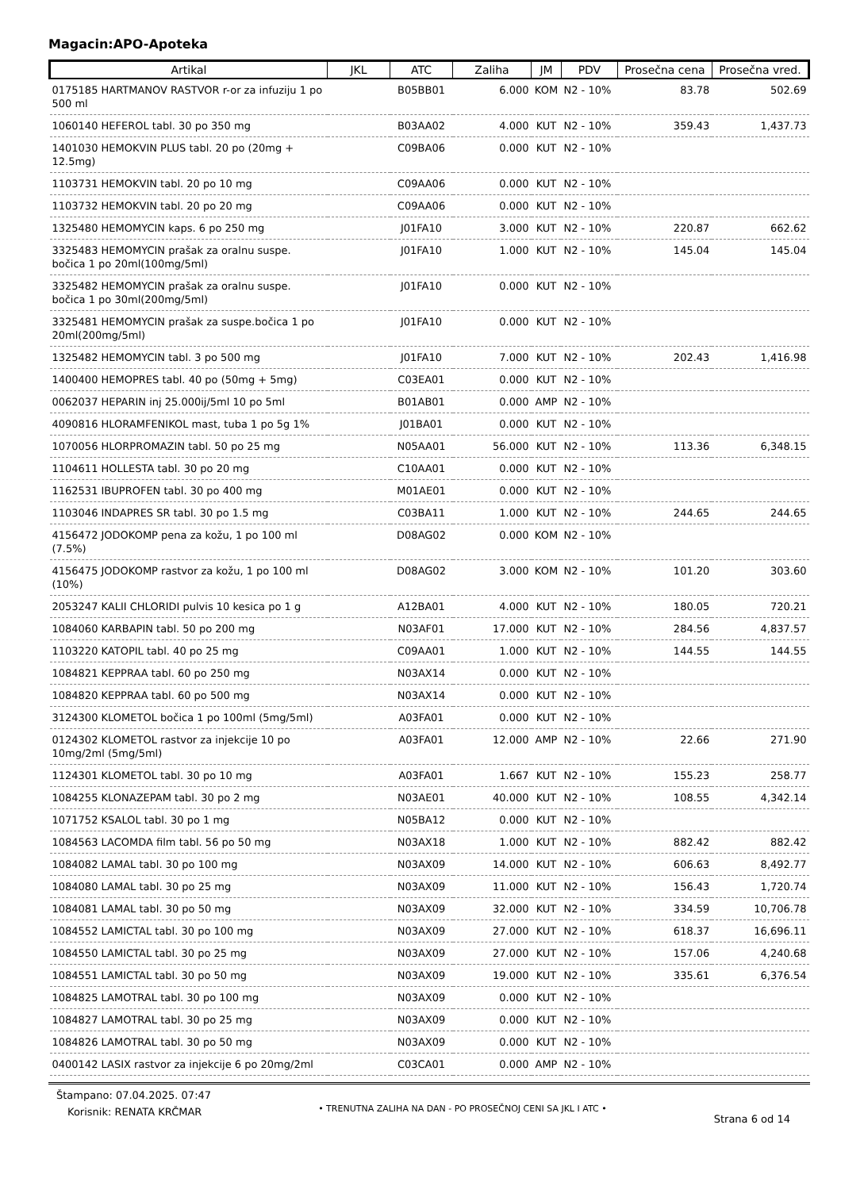Magacin:APO-Apoteka
| Artikal | JKL | ATC | Zaliha | JM | PDV | Prosečna cena | Prosečna vred. |
| --- | --- | --- | --- | --- | --- | --- | --- |
| 0175185 HARTMANOV RASTVOR r-or za infuziju 1 po 500 ml | | B05BB01 | 6.000 | KOM | N2 - 10% | 83.78 | 502.69 |
| 1060140 HEFEROL tabl. 30 po 350 mg | | B03AA02 | 4.000 | KUT | N2 - 10% | 359.43 | 1,437.73 |
| 1401030 HEMOKVIN PLUS tabl. 20 po (20mg + 12.5mg) | | C09BA06 | 0.000 | KUT | N2 - 10% | | |
| 1103731 HEMOKVIN tabl. 20 po 10 mg | | C09AA06 | 0.000 | KUT | N2 - 10% | | |
| 1103732 HEMOKVIN tabl. 20 po 20 mg | | C09AA06 | 0.000 | KUT | N2 - 10% | | |
| 1325480 HEMOMYCIN kaps. 6 po 250 mg | | J01FA10 | 3.000 | KUT | N2 - 10% | 220.87 | 662.62 |
| 3325483 HEMOMYCIN prašak za oralnu suspe. bočica 1 po 20ml(100mg/5ml) | | J01FA10 | 1.000 | KUT | N2 - 10% | 145.04 | 145.04 |
| 3325482 HEMOMYCIN prašak za oralnu suspe. bočica 1 po 30ml(200mg/5ml) | | J01FA10 | 0.000 | KUT | N2 - 10% | | |
| 3325481 HEMOMYCIN prašak za suspe.bočica 1 po 20ml(200mg/5ml) | | J01FA10 | 0.000 | KUT | N2 - 10% | | |
| 1325482 HEMOMYCIN tabl. 3 po 500 mg | | J01FA10 | 7.000 | KUT | N2 - 10% | 202.43 | 1,416.98 |
| 1400400 HEMOPRES tabl. 40 po (50mg + 5mg) | | C03EA01 | 0.000 | KUT | N2 - 10% | | |
| 0062037 HEPARIN inj 25.000ij/5ml 10 po 5ml | | B01AB01 | 0.000 | AMP | N2 - 10% | | |
| 4090816 HLORAMFENIKOL mast, tuba 1 po 5g 1% | | J01BA01 | 0.000 | KUT | N2 - 10% | | |
| 1070056 HLORPROMAZIN tabl. 50 po 25 mg | | N05AA01 | 56.000 | KUT | N2 - 10% | 113.36 | 6,348.15 |
| 1104611 HOLLESTA tabl. 30 po 20 mg | | C10AA01 | 0.000 | KUT | N2 - 10% | | |
| 1162531 IBUPROFEN tabl. 30 po 400 mg | | M01AE01 | 0.000 | KUT | N2 - 10% | | |
| 1103046 INDAPRES SR tabl. 30 po 1.5 mg | | C03BA11 | 1.000 | KUT | N2 - 10% | 244.65 | 244.65 |
| 4156472 JODOKOMP pena za kožu, 1 po 100 ml (7.5%) | | D08AG02 | 0.000 | KOM | N2 - 10% | | |
| 4156475 JODOKOMP rastvor za kožu, 1 po 100 ml (10%) | | D08AG02 | 3.000 | KOM | N2 - 10% | 101.20 | 303.60 |
| 2053247 KALII CHLORIDI pulvis 10 kesica po 1 g | | A12BA01 | 4.000 | KUT | N2 - 10% | 180.05 | 720.21 |
| 1084060 KARBAPIN tabl. 50 po 200 mg | | N03AF01 | 17.000 | KUT | N2 - 10% | 284.56 | 4,837.57 |
| 1103220 KATOPIL tabl. 40 po 25 mg | | C09AA01 | 1.000 | KUT | N2 - 10% | 144.55 | 144.55 |
| 1084821 KEPPRAA tabl. 60 po 250 mg | | N03AX14 | 0.000 | KUT | N2 - 10% | | |
| 1084820 KEPPRAA tabl. 60 po 500 mg | | N03AX14 | 0.000 | KUT | N2 - 10% | | |
| 3124300 KLOMETOL bočica 1 po 100ml (5mg/5ml) | | A03FA01 | 0.000 | KUT | N2 - 10% | | |
| 0124302 KLOMETOL rastvor za injekcije 10 po 10mg/2ml (5mg/5ml) | | A03FA01 | 12.000 | AMP | N2 - 10% | 22.66 | 271.90 |
| 1124301 KLOMETOL tabl. 30 po 10 mg | | A03FA01 | 1.667 | KUT | N2 - 10% | 155.23 | 258.77 |
| 1084255 KLONAZEPAM tabl. 30 po 2 mg | | N03AE01 | 40.000 | KUT | N2 - 10% | 108.55 | 4,342.14 |
| 1071752 KSALOL tabl. 30 po 1 mg | | N05BA12 | 0.000 | KUT | N2 - 10% | | |
| 1084563 LACOMDA film tabl. 56 po 50 mg | | N03AX18 | 1.000 | KUT | N2 - 10% | 882.42 | 882.42 |
| 1084082 LAMAL tabl. 30 po 100 mg | | N03AX09 | 14.000 | KUT | N2 - 10% | 606.63 | 8,492.77 |
| 1084080 LAMAL tabl. 30 po 25 mg | | N03AX09 | 11.000 | KUT | N2 - 10% | 156.43 | 1,720.74 |
| 1084081 LAMAL tabl. 30 po 50 mg | | N03AX09 | 32.000 | KUT | N2 - 10% | 334.59 | 10,706.78 |
| 1084552 LAMICTAL tabl. 30 po 100 mg | | N03AX09 | 27.000 | KUT | N2 - 10% | 618.37 | 16,696.11 |
| 1084550 LAMICTAL tabl. 30 po 25 mg | | N03AX09 | 27.000 | KUT | N2 - 10% | 157.06 | 4,240.68 |
| 1084551 LAMICTAL tabl. 30 po 50 mg | | N03AX09 | 19.000 | KUT | N2 - 10% | 335.61 | 6,376.54 |
| 1084825 LAMOTRAL tabl. 30 po 100 mg | | N03AX09 | 0.000 | KUT | N2 - 10% | | |
| 1084827 LAMOTRAL tabl. 30 po 25 mg | | N03AX09 | 0.000 | KUT | N2 - 10% | | |
| 1084826 LAMOTRAL tabl. 30 po 50 mg | | N03AX09 | 0.000 | KUT | N2 - 10% | | |
| 0400142 LASIX rastvor za injekcije 6 po 20mg/2ml | | C03CA01 | 0.000 | AMP | N2 - 10% | | |
Štampano: 07.04.2025. 07:47
Korisnik: RENATA KRČMAR
• TRENUTNA ZALIHA NA DAN - PO PROSEČNOJ CENI SA JKL I ATC •
Strana 6 od 14